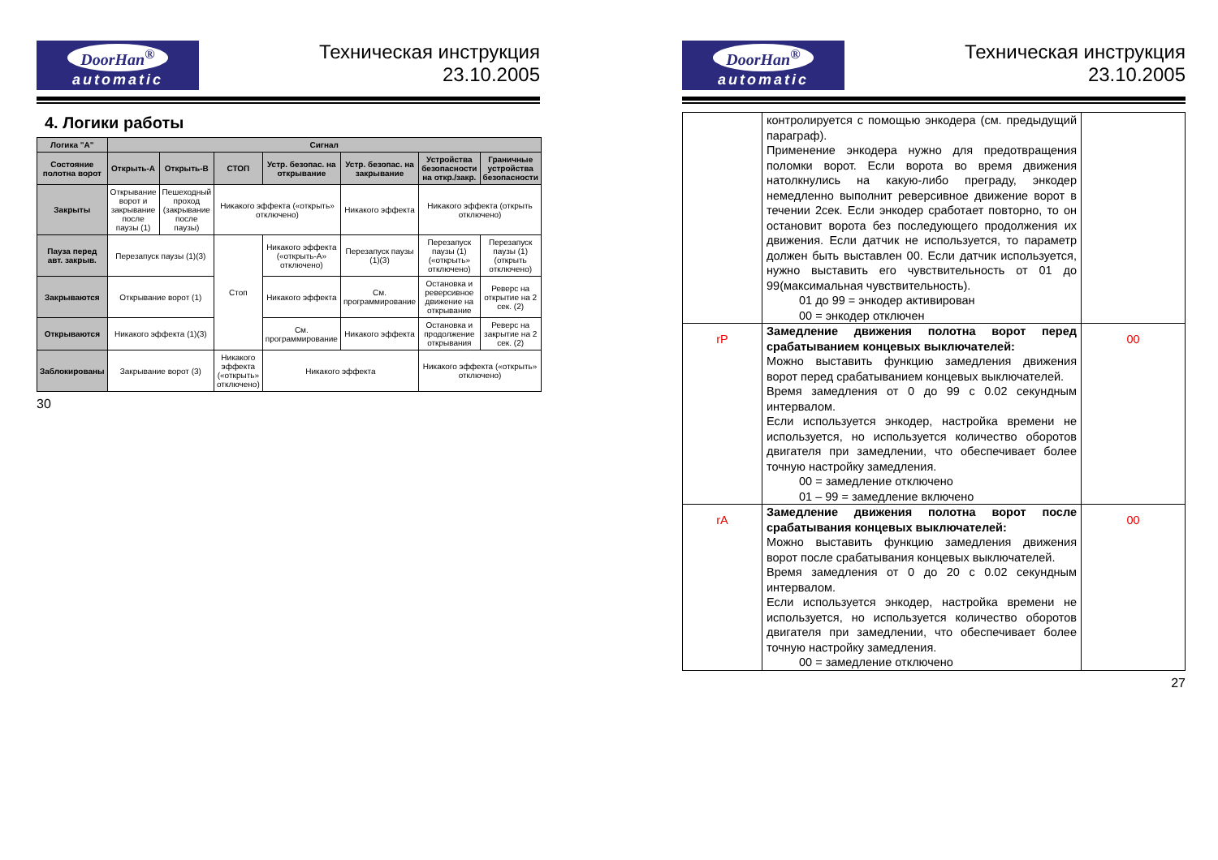DoorHan<sup>®</sup>
automatic
Техническая инструкция
23.10.2005
4. Логики работы
| Логика "A" | Сигнал | | | | | | |
| --- | --- | --- | --- | --- | --- | --- | --- |
| Состояние полотна ворот | Открыть-А | Открыть-В | СТОП | Устр. безопас. на открывание | Устр. безопас. на закрывание | Устройства безопасности на откр./закр. | Граничные устройства безопасности |
| Закрыты | Открывание ворот и закрывание после паузы (1) | Пешеходный проход (закрывание после паузы) | Никакого эффекта («открыть» отключено) | | Никакого эффекта | Никакого эффекта (открыть отключено) | |
| Пауза перед авт. закрыв. | Перезапуск паузы (1)(3) | | Стоп | Никакого эффекта («открыть-А» отключено) | Перезапуск паузы (1)(3) | Перезапуск паузы (1)(«открыть» отключено) | Перезапуск паузы (1)(открыть отключено) |
| Закрываются | Открывание ворот (1) | | | Никакого эффекта | См. программирование | Остановка и реверсивное движение на открывание | Реверс на открытие на 2 сек. (2) |
| Открываются | Никакого эффекта (1)(3) | | | См. программирование | Никакого эффекта | Остановка и продолжение открывания | Реверс на закрытие на 2 сек. (2) |
| Заблокированы | Закрывание ворот (3) | | Никакого эффекта («открыть» отключено) | Никакого эффекта | | Никакого эффекта («открыть» отключено) | |
30
DoorHan<sup>®</sup>
automatic
Техническая инструкция
23.10.2005
| | контролируется с помощью энкодера (см. предыдущий параграф). Применение энкодера нужно для предотвращения поломки ворот. Если ворота во время движения натолкнулись на какую-либо преграду, энкодер немедленно выполнит реверсивное движение ворот в течении 2сек. Если энкодер сработает повторно, то он остановит ворота без последующего продолжения их движения. Если датчик не используется, то параметр должен быть выставлен 00. Если датчик используется, нужно выставить его чувствительность от 01 до 99(максимальная чувствительность). 01 до 99 = энкодер активирован 00 = энкодер отключен | |
| rP | Замедление движения полотна ворот перед срабатыванием концевых выключателей: Можно выставить функцию замедления движения ворот перед срабатыванием концевых выключателей. Время замедления от 0 до 99 с 0.02 секундным интервалом. Если используется энкодер, настройка времени не используется, но используется количество оборотов двигателя при замедлении, что обеспечивает более точную настройку замедления. 00 = замедление отключено 01 – 99 = замедление включено | 00 |
| rA | Замедление движения полотна ворот после срабатывания концевых выключателей: Можно выставить функцию замедления движения ворот после срабатывания концевых выключателей. Время замедления от 0 до 20 с 0.02 секундным интервалом. Если используется энкодер, настройка времени не используется, но используется количество оборотов двигателя при замедлении, что обеспечивает более точную настройку замедления. 00 = замедление отключено | 00 |
27